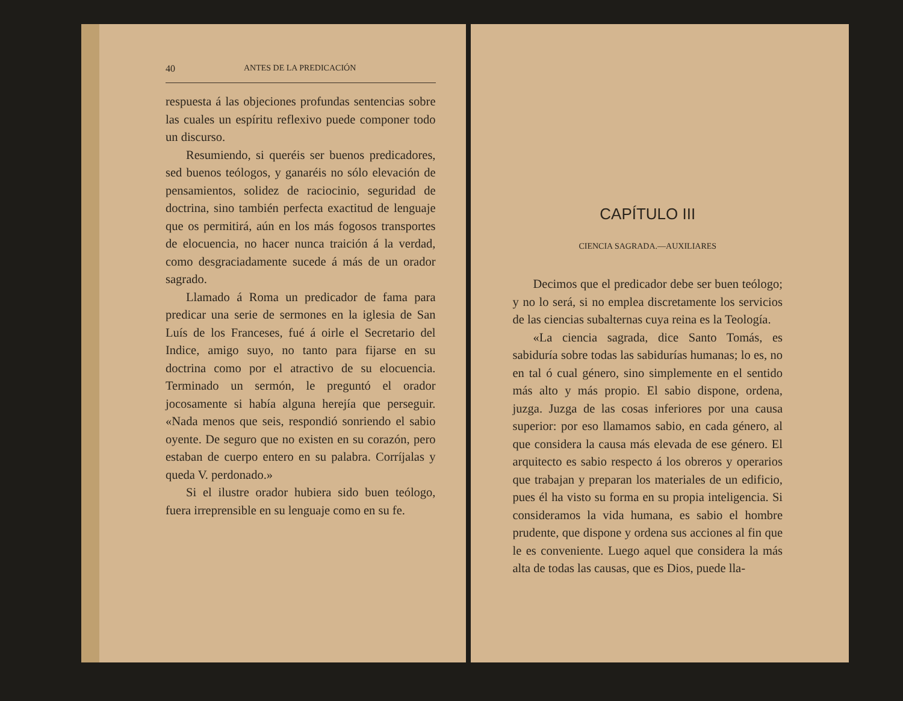40 ANTES DE LA PREDICACIÓN
respuesta á las objeciones profundas sentencias sobre las cuales un espíritu reflexivo puede componer todo un discurso.
Resumiendo, si queréis ser buenos predicadores, sed buenos teólogos, y ganaréis no sólo elevación de pensamientos, solidez de raciocinio, seguridad de doctrina, sino también perfecta exactitud de lenguaje que os permitirá, aún en los más fogosos transportes de elocuencia, no hacer nunca traición á la verdad, como desgraciadamente sucede á más de un orador sagrado.
Llamado á Roma un predicador de fama para predicar una serie de sermones en la iglesia de San Luís de los Franceses, fué á oirle el Secretario del Indice, amigo suyo, no tanto para fijarse en su doctrina como por el atractivo de su elocuencia. Terminado un sermón, le preguntó el orador jocosamente si había alguna herejía que perseguir. «Nada menos que seis, respondió sonriendo el sabio oyente. De seguro que no existen en su corazón, pero estaban de cuerpo entero en su palabra. Corríjalas y queda V. perdonado.»
Si el ilustre orador hubiera sido buen teólogo, fuera irreprensible en su lenguaje como en su fe.
CAPÍTULO III
CIENCIA SAGRADA.—AUXILIARES
Decimos que el predicador debe ser buen teólogo; y no lo será, si no emplea discretamente los servicios de las ciencias subalternas cuya reina es la Teología.
«La ciencia sagrada, dice Santo Tomás, es sabiduría sobre todas las sabidurías humanas; lo es, no en tal ó cual género, sino simplemente en el sentido más alto y más propio. El sabio dispone, ordena, juzga. Juzga de las cosas inferiores por una causa superior: por eso llamamos sabio, en cada género, al que considera la causa más elevada de ese género. El arquitecto es sabio respecto á los obreros y operarios que trabajan y preparan los materiales de un edificio, pues él ha visto su forma en su propia inteligencia. Si consideramos la vida humana, es sabio el hombre prudente, que dispone y ordena sus acciones al fin que le es conveniente. Luego aquel que considera la más alta de todas las causas, que es Dios, puede lla-